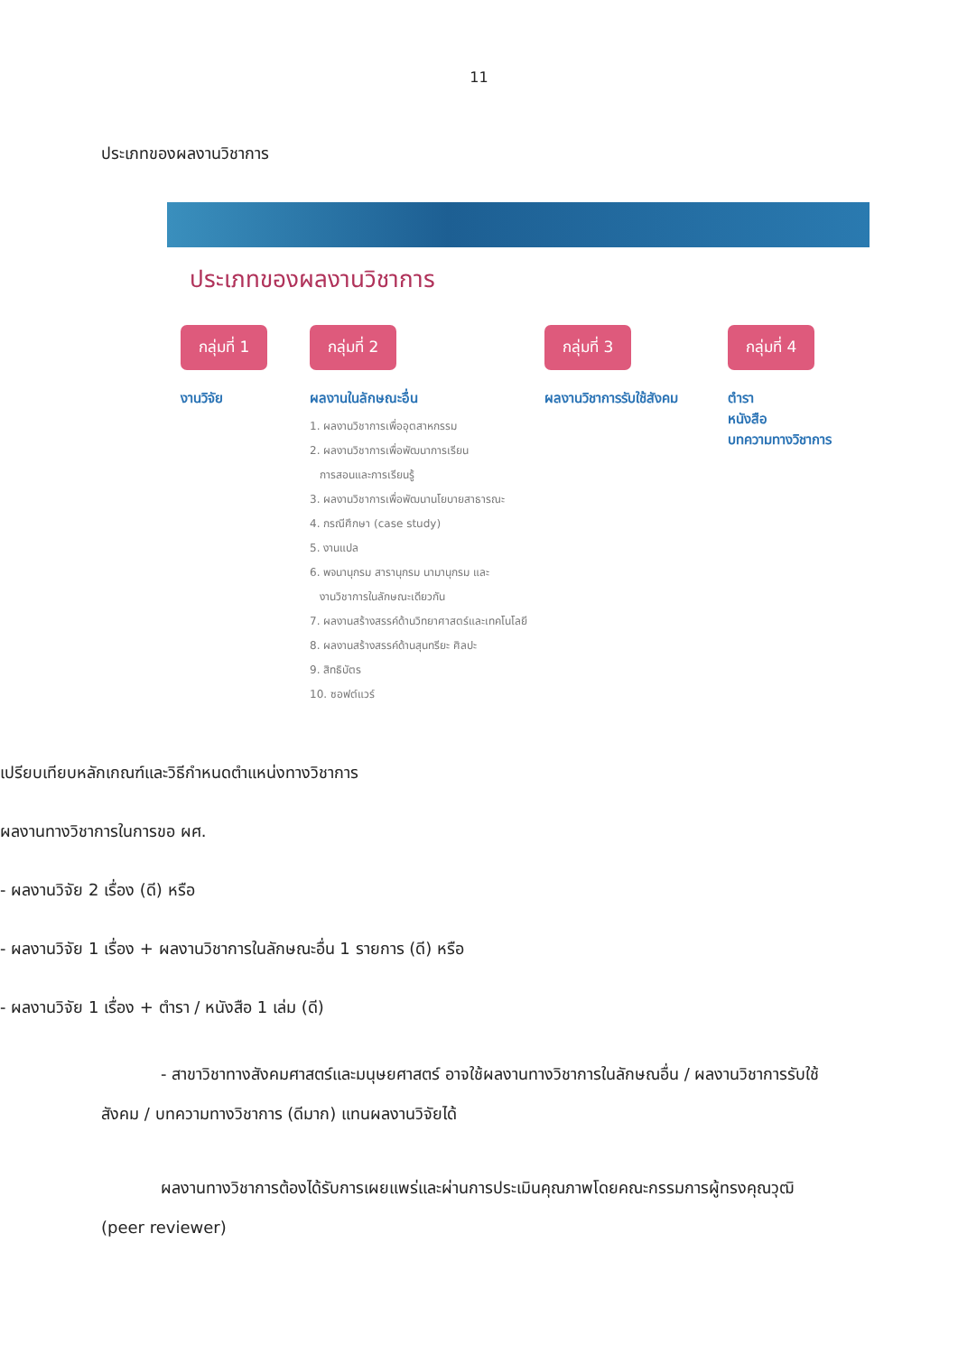11
ประเภทของผลงานวิชาการ
ประเภทของผลงานวิชาการ
กลุ่มที่ 1
งานวิจัย
กลุ่มที่ 2
ผลงานในลักษณะอื่น
1. ผลงานวิชาการเพื่ออุตสาหกรรม
2. ผลงานวิชาการเพื่อพัฒนาการเรียน
การสอนและการเรียนรู้
3. ผลงานวิชาการเพื่อพัฒนานโยบายสาธารณะ
4. กรณีศึกษา (case study)
5. งานแปล
6. พจนานุกรม สารานุกรม นามานุกรม และ
งานวิชาการในลักษณะเดียวกัน
7. ผลงานสร้างสรรค์ด้านวิทยาศาสตร์และเทคโนโลยี
8. ผลงานสร้างสรรค์ด้านสุนทรียะ ศิลปะ
9. สิทธิบัตร
10. ซอฟต์แวร์
กลุ่มที่ 3
ผลงานวิชาการรับใช้สังคม
กลุ่มที่ 4
ตำรา
หนังสือ
บทความทางวิชาการ
เปรียบเทียบหลักเกณฑ์และวิธีกำหนดตำแหน่งทางวิชาการ
ผลงานทางวิชาการในการขอ ผศ.
- ผลงานวิจัย 2 เรื่อง (ดี) หรือ
- ผลงานวิจัย 1 เรื่อง + ผลงานวิชาการในลักษณะอื่น 1 รายการ (ดี) หรือ
- ผลงานวิจัย 1 เรื่อง + ตำรา / หนังสือ 1 เล่ม (ดี)
- สาขาวิชาทางสังคมศาสตร์และมนุษยศาสตร์ อาจใช้ผลงานทางวิชาการในลักษณอื่น / ผลงานวิชาการรับใช้สังคม / บทความทางวิชาการ (ดีมาก) แทนผลงานวิจัยได้
ผลงานทางวิชาการต้องได้รับการเผยแพร่และผ่านการประเมินคุณภาพโดยคณะกรรมการผู้ทรงคุณวุฒิ (peer reviewer)